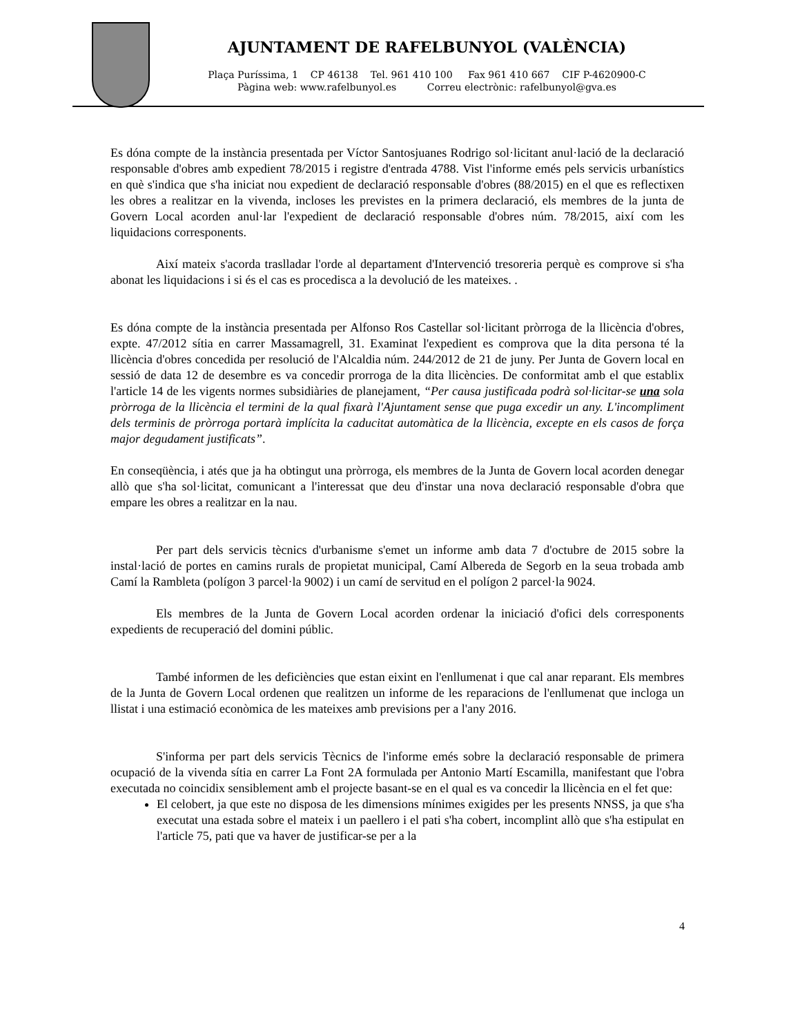AJUNTAMENT DE RAFELBUNYOL (VALÈNCIA)
Plaça Puríssima, 1 CP 46138 Tel. 961 410 100 Fax 961 410 667 CIF P-4620900-C
Pàgina web: www.rafelbunyol.es Correu electrònic: rafelbunyol@gva.es
Es dóna compte de la instància presentada per Víctor Santosjuanes Rodrigo sol·licitant anul·lació de la declaració responsable d'obres amb expedient 78/2015 i registre d'entrada 4788. Vist l'informe emés pels servicis urbanístics en què s'indica que s'ha iniciat nou expedient de declaració responsable d'obres (88/2015) en el que es reflectixen les obres a realitzar en la vivenda, incloses les previstes en la primera declaració, els membres de la junta de Govern Local acorden anul·lar l'expedient de declaració responsable d'obres núm. 78/2015, així com les liquidacions corresponents.
Així mateix s'acorda traslladar l'orde al departament d'Intervenció tresoreria perquè es comprove si s'ha abonat les liquidacions i si és el cas es procedisca a la devolució de les mateixes. .
Es dóna compte de la instància presentada per Alfonso Ros Castellar sol·licitant pròrroga de la llicència d'obres, expte. 47/2012 sítia en carrer Massamagrell, 31. Examinat l'expedient es comprova que la dita persona té la llicència d'obres concedida per resolució de l'Alcaldia núm. 244/2012 de 21 de juny. Per Junta de Govern local en sessió de data 12 de desembre es va concedir prorroga de la dita llicències. De conformitat amb el que establix l'article 14 de les vigents normes subsidiàries de planejament, “Per causa justificada podrà sol·licitar-se una sola pròrroga de la llicència el termini de la qual fixarà l'Ajuntament sense que puga excedir un any. L'incompliment dels terminis de pròrroga portarà implícita la caducitat automàtica de la llicència, excepte en els casos de força major degudament justificats”.
En conseqüència, i atés que ja ha obtingut una pròrroga, els membres de la Junta de Govern local acorden denegar allò que s'ha sol·licitat, comunicant a l'interessat que deu d'instar una nova declaració responsable d'obra que empare les obres a realitzar en la nau.
Per part dels servicis tècnics d'urbanisme s'emet un informe amb data 7 d'octubre de 2015 sobre la instal·lació de portes en camins rurals de propietat municipal, Camí Albereda de Segorb en la seua trobada amb Camí la Rambleta (polígon 3 parcel·la 9002) i un camí de servitud en el polígon 2 parcel·la 9024.
Els membres de la Junta de Govern Local acorden ordenar la iniciació d'ofici dels corresponents expedients de recuperació del domini públic.
També informen de les deficiències que estan eixint en l'enllumenat i que cal anar reparant. Els membres de la Junta de Govern Local ordenen que realitzen un informe de les reparacions de l'enllumenat que incloga un llistat i una estimació econòmica de les mateixes amb previsions per a l'any 2016.
S'informa per part dels servicis Tècnics de l'informe emés sobre la declaració responsable de primera ocupació de la vivenda sítia en carrer La Font 2A formulada per Antonio Martí Escamilla, manifestant que l'obra executada no coincidix sensiblement amb el projecte basant-se en el qual es va concedir la llicència en el fet que:
El celobert, ja que este no disposa de les dimensions mínimes exigides per les presents NNSS, ja que s'ha executat una estada sobre el mateix i un paellero i el pati s'ha cobert, incomplint allò que s'ha estipulat en l'article 75, pati que va haver de justificar-se per a la
4